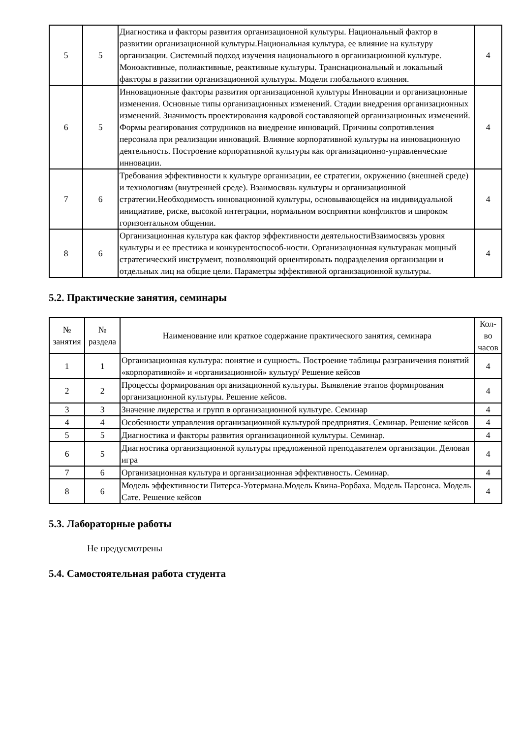| 5 | 5 | Диагностика и факторы развития организационной культуры. Национальный фактор в развитии организационной культуры.Национальная культура, ее влияние на культуру организации. Системный подход изучения национального в организационной культуре. Моноактивные, полиактивные, реактивные культуры. Транснациональный и локальный факторы в развитии организационной культуры. Модели глобального влияния. | 4 |
| 6 | 5 | Инновационные факторы развития организационной культуры Инновации и организационные изменения. Основные типы организационных изменений. Стадии внедрения организационных изменений. Значимость проектирования кадровой составляющей организационных изменений. Формы реагирования сотрудников на внедрение инноваций. Причины сопротивления персонала при реализации инноваций. Влияние корпоративной культуры на инновационную деятельность. Построение корпоративной культуры как организационно-управленческие инновации. | 4 |
| 7 | 6 | Требования эффективности к культуре организации, ее стратегии, окружению (внешней среде) и технологиям (внутренней среде). Взаимосвязь культуры и организационной стратегии.Необходимость инновационной культуры, основывающейся на индивидуальной инициативе, риске, высокой интеграции, нормальном восприятии конфликтов и широком горизонтальном общении. | 4 |
| 8 | 6 | Организационная культура как фактор эффективности деятельностиВзаимосвязь уровня культуры и ее престижа и конкурентоспособ-ности. Организационная культуракак мощный стратегический инструмент, позволяющий ориентировать подразделения организации и отдельных лиц на общие цели. Параметры эффективной организационной культуры. | 4 |
5.2. Практические занятия, семинары
| № занятия | № раздела | Наименование или краткое содержание практического занятия, семинара | Кол-во часов |
| --- | --- | --- | --- |
| 1 | 1 | Организационная культура: понятие и сущность. Построение таблицы разграничения понятий «корпоративной» и «организационной» культур/ Решение кейсов | 4 |
| 2 | 2 | Процессы формирования организационной культуры. Выявление этапов формирования организационной культуры. Решение кейсов. | 4 |
| 3 | 3 | Значение лидерства и групп в организационной культуре. Семинар | 4 |
| 4 | 4 | Особенности управления организационной культурой предприятия. Семинар. Решение кейсов | 4 |
| 5 | 5 | Диагностика и факторы развития организационной культуры. Семинар. | 4 |
| 6 | 5 | Диагностика организационной культуры предложенной преподавателем организации. Деловая игра | 4 |
| 7 | 6 | Организационная культура и организационная эффективность. Семинар. | 4 |
| 8 | 6 | Модель эффективности Питерса-Уотермана.Модель Квина-Рорбаха. Модель Парсонса. Модель Сате. Решение кейсов | 4 |
5.3. Лабораторные работы
Не предусмотрены
5.4. Самостоятельная работа студента